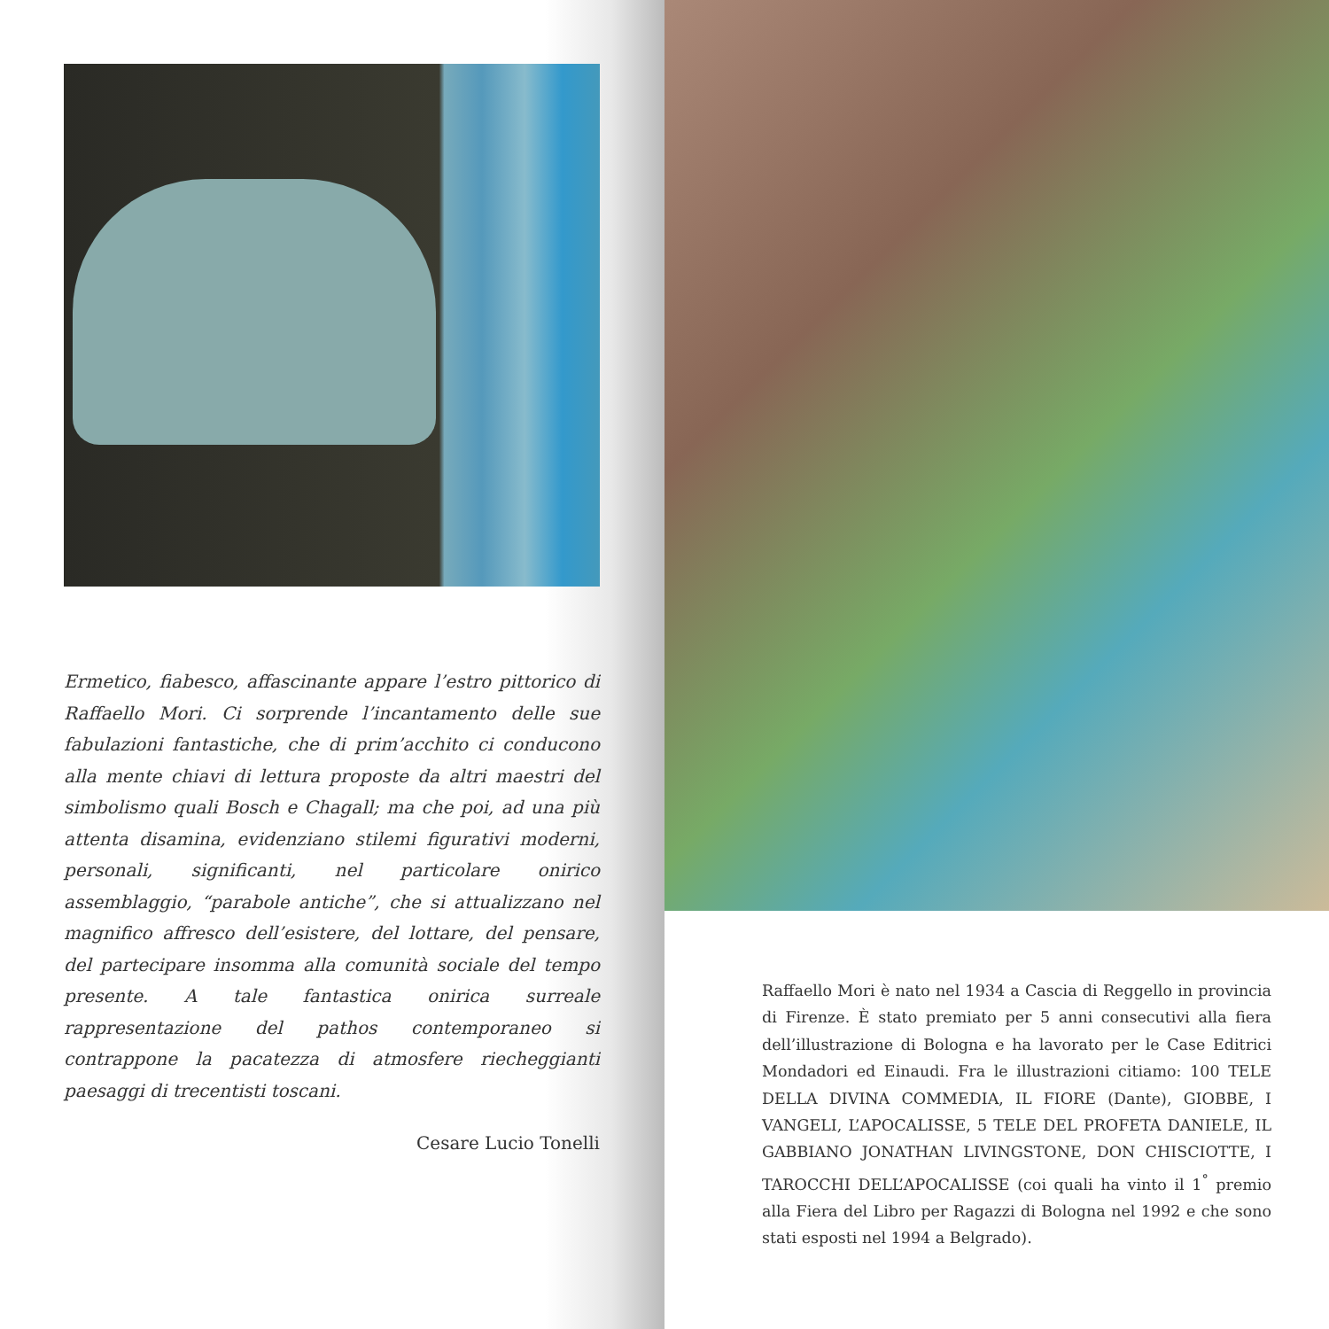Ermetico, fiabesco, affascinante appare l’estro pittorico di Raffaello Mori. Ci sorprende l’incantamento delle sue fabulazioni fantastiche, che di prim’acchito ci conducono alla mente chiavi di lettura proposte da altri maestri del simbolismo quali Bosch e Chagall; ma che poi, ad una più attenta disamina, evidenziano stilemi figurativi moderni, personali, significanti, nel particolare onirico assemblaggio, “parabole antiche”, che si attualizzano nel magnifico affresco dell’esistere, del lottare, del pensare, del partecipare insomma alla comunità sociale del tempo presente. A tale fantastica onirica surreale rappresentazione del pathos contemporaneo si contrappone la pacatezza di atmosfere riecheggianti paesaggi di trecentisti toscani.
Cesare Lucio Tonelli
Raffaello Mori è nato nel 1934 a Cascia di Reggello in provincia di Firenze. È stato premiato per 5 anni consecutivi alla fiera dell’illustrazione di Bologna e ha lavorato per le Case Editrici Mondadori ed Einaudi. Fra le illustrazioni citiamo: 100 TELE DELLA DIVINA COMMEDIA, IL FIORE (Dante), GIOBBE, I VANGELI, L’APOCALISSE, 5 TELE DEL PROFETA DANIELE, IL GABBIANO JONATHAN LIVINGSTONE, DON CHISCIOTTE, I TAROCCHI DELL’APOCALISSE (coi quali ha vinto il 1<sup>°</sup> premio alla Fiera del Libro per Ragazzi di Bologna nel 1992 e che sono stati esposti nel 1994 a Belgrado).